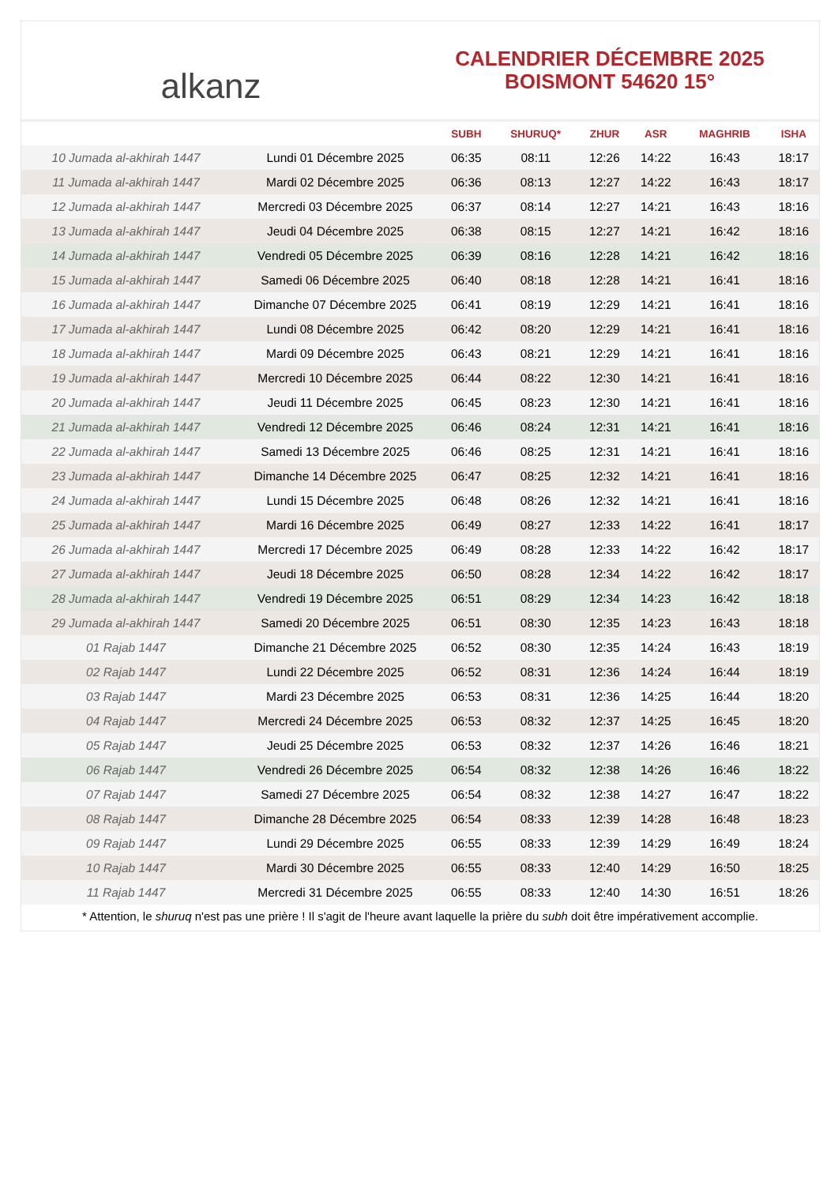alkanz
CALENDRIER DÉCEMBRE 2025
BOISMONT 54620 15°
| | | SUBH | SHURUQ* | ZHUR | ASR | MAGHRIB | ISHA |
| --- | --- | --- | --- | --- | --- | --- | --- |
| 10 Jumada al-akhirah 1447 | Lundi 01 Décembre 2025 | 06:35 | 08:11 | 12:26 | 14:22 | 16:43 | 18:17 |
| 11 Jumada al-akhirah 1447 | Mardi 02 Décembre 2025 | 06:36 | 08:13 | 12:27 | 14:22 | 16:43 | 18:17 |
| 12 Jumada al-akhirah 1447 | Mercredi 03 Décembre 2025 | 06:37 | 08:14 | 12:27 | 14:21 | 16:43 | 18:16 |
| 13 Jumada al-akhirah 1447 | Jeudi 04 Décembre 2025 | 06:38 | 08:15 | 12:27 | 14:21 | 16:42 | 18:16 |
| 14 Jumada al-akhirah 1447 | Vendredi 05 Décembre 2025 | 06:39 | 08:16 | 12:28 | 14:21 | 16:42 | 18:16 |
| 15 Jumada al-akhirah 1447 | Samedi 06 Décembre 2025 | 06:40 | 08:18 | 12:28 | 14:21 | 16:41 | 18:16 |
| 16 Jumada al-akhirah 1447 | Dimanche 07 Décembre 2025 | 06:41 | 08:19 | 12:29 | 14:21 | 16:41 | 18:16 |
| 17 Jumada al-akhirah 1447 | Lundi 08 Décembre 2025 | 06:42 | 08:20 | 12:29 | 14:21 | 16:41 | 18:16 |
| 18 Jumada al-akhirah 1447 | Mardi 09 Décembre 2025 | 06:43 | 08:21 | 12:29 | 14:21 | 16:41 | 18:16 |
| 19 Jumada al-akhirah 1447 | Mercredi 10 Décembre 2025 | 06:44 | 08:22 | 12:30 | 14:21 | 16:41 | 18:16 |
| 20 Jumada al-akhirah 1447 | Jeudi 11 Décembre 2025 | 06:45 | 08:23 | 12:30 | 14:21 | 16:41 | 18:16 |
| 21 Jumada al-akhirah 1447 | Vendredi 12 Décembre 2025 | 06:46 | 08:24 | 12:31 | 14:21 | 16:41 | 18:16 |
| 22 Jumada al-akhirah 1447 | Samedi 13 Décembre 2025 | 06:46 | 08:25 | 12:31 | 14:21 | 16:41 | 18:16 |
| 23 Jumada al-akhirah 1447 | Dimanche 14 Décembre 2025 | 06:47 | 08:25 | 12:32 | 14:21 | 16:41 | 18:16 |
| 24 Jumada al-akhirah 1447 | Lundi 15 Décembre 2025 | 06:48 | 08:26 | 12:32 | 14:21 | 16:41 | 18:16 |
| 25 Jumada al-akhirah 1447 | Mardi 16 Décembre 2025 | 06:49 | 08:27 | 12:33 | 14:22 | 16:41 | 18:17 |
| 26 Jumada al-akhirah 1447 | Mercredi 17 Décembre 2025 | 06:49 | 08:28 | 12:33 | 14:22 | 16:42 | 18:17 |
| 27 Jumada al-akhirah 1447 | Jeudi 18 Décembre 2025 | 06:50 | 08:28 | 12:34 | 14:22 | 16:42 | 18:17 |
| 28 Jumada al-akhirah 1447 | Vendredi 19 Décembre 2025 | 06:51 | 08:29 | 12:34 | 14:23 | 16:42 | 18:18 |
| 29 Jumada al-akhirah 1447 | Samedi 20 Décembre 2025 | 06:51 | 08:30 | 12:35 | 14:23 | 16:43 | 18:18 |
| 01 Rajab 1447 | Dimanche 21 Décembre 2025 | 06:52 | 08:30 | 12:35 | 14:24 | 16:43 | 18:19 |
| 02 Rajab 1447 | Lundi 22 Décembre 2025 | 06:52 | 08:31 | 12:36 | 14:24 | 16:44 | 18:19 |
| 03 Rajab 1447 | Mardi 23 Décembre 2025 | 06:53 | 08:31 | 12:36 | 14:25 | 16:44 | 18:20 |
| 04 Rajab 1447 | Mercredi 24 Décembre 2025 | 06:53 | 08:32 | 12:37 | 14:25 | 16:45 | 18:20 |
| 05 Rajab 1447 | Jeudi 25 Décembre 2025 | 06:53 | 08:32 | 12:37 | 14:26 | 16:46 | 18:21 |
| 06 Rajab 1447 | Vendredi 26 Décembre 2025 | 06:54 | 08:32 | 12:38 | 14:26 | 16:46 | 18:22 |
| 07 Rajab 1447 | Samedi 27 Décembre 2025 | 06:54 | 08:32 | 12:38 | 14:27 | 16:47 | 18:22 |
| 08 Rajab 1447 | Dimanche 28 Décembre 2025 | 06:54 | 08:33 | 12:39 | 14:28 | 16:48 | 18:23 |
| 09 Rajab 1447 | Lundi 29 Décembre 2025 | 06:55 | 08:33 | 12:39 | 14:29 | 16:49 | 18:24 |
| 10 Rajab 1447 | Mardi 30 Décembre 2025 | 06:55 | 08:33 | 12:40 | 14:29 | 16:50 | 18:25 |
| 11 Rajab 1447 | Mercredi 31 Décembre 2025 | 06:55 | 08:33 | 12:40 | 14:30 | 16:51 | 18:26 |
* Attention, le shuruq n'est pas une prière ! Il s'agit de l'heure avant laquelle la prière du subh doit être impérativement accomplie.